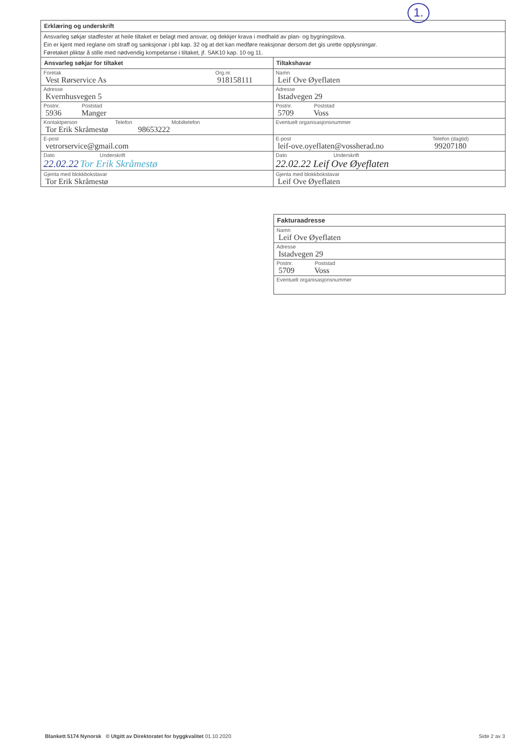1.
| Erklæring og underskrift | |
| Ansvarleg søkjar stadfester at heile tiltaket er belagt med ansvar, og dekkjer krava i medhald av plan- og bygningslova. Ein er kjent med reglane om straff og sanksjonar i pbl kap. 32 og at det kan medføre reaksjonar dersom det gis urette opplysningar. Føretaket pliktar å stille med nødvendig kompetanse i tiltaket, jf. SAK10 kap. 10 og 11. | |
| Ansvarleg søkjar for tiltaket | Tiltakshavar |
| Foretak Org.nr. 918158111 Vest Rørservice As | Namn Leif Ove Øyeflaten |
| Adresse Kvernhusvegen 5 | Adresse Istadvegen 29 |
| Postnr. Poststad 5936 Manger | Postnr. Poststad 5709 Voss |
| Kontaktperson Telefon Mobiltelefon Tor Erik Skråmestø 98653222 | Eventuelt organisasjonsnummer |
| E-post vetrorservice@gmail.com | E-post Telefon (dagtid) 99207180 leif-ove.oyeflaten@vossherad.no |
| Dato Underskrift 22.02.22 Tor Erik Skråmestø | Dato Underskrift 22.02.22 Leif Ove Øyeflaten |
| Gjenta med blokkbokstavar Tor Erik Skråmestø | Gjenta med blokkbokstavar Leif Ove Øyeflaten |
| Fakturaadresse |
| Namn Leif Ove Øyeflaten |
| Adresse Istadvegen 29 |
| Postnr. Poststad 5709 Voss |
| Eventuelt organisasjonsnummer |
Blankett 5174 Nynorsk © Utgitt av Direktoratet for byggkvalitet 01.10.2020 Side 2 av 3